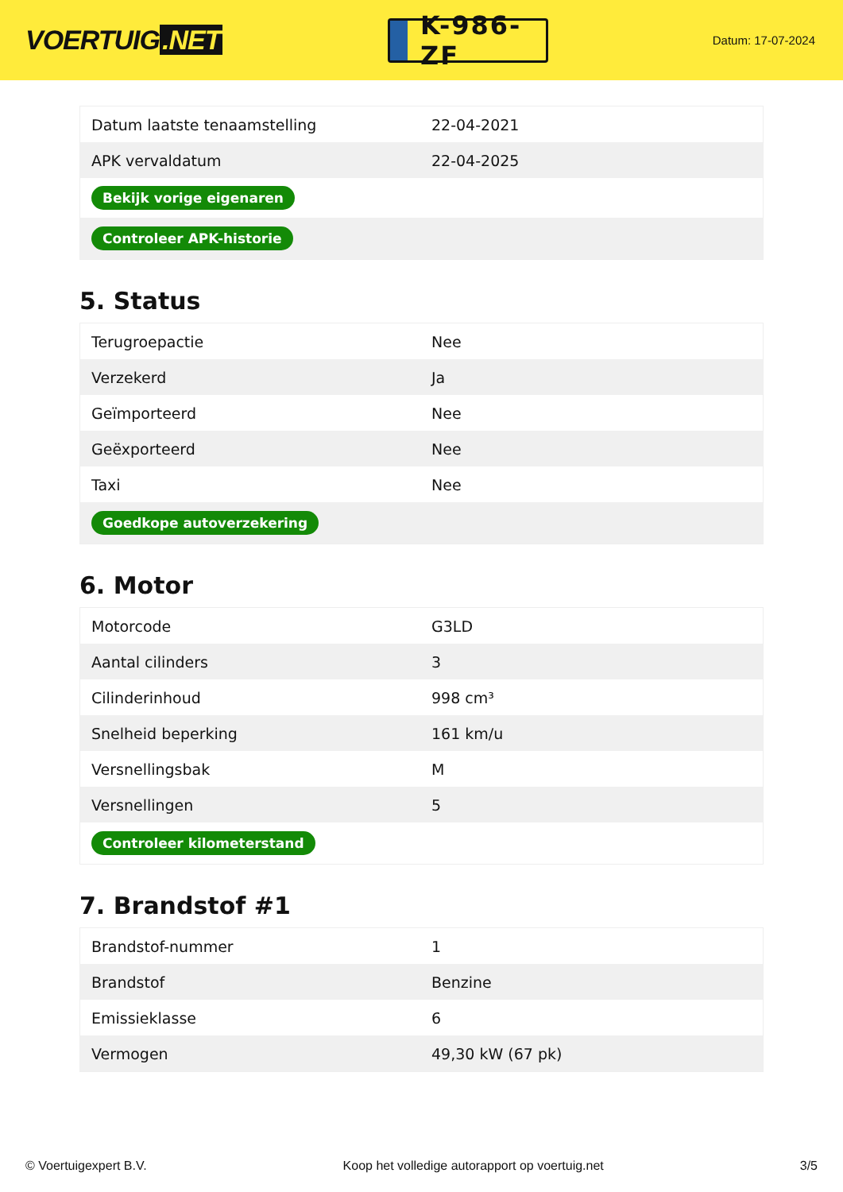VOERTUIG.NET
K-986-ZF
Datum: 17-07-2024
| Datum laatste tenaamstelling | 22-04-2021 |
| APK vervaldatum | 22-04-2025 |
| Bekijk vorige eigenaren | |
| Controleer APK-historie | |
5. Status
| Terugroepactie | Nee |
| Verzekerd | Ja |
| Geïmporteerd | Nee |
| Geëxporteerd | Nee |
| Taxi | Nee |
| Goedkope autoverzekering | |
6. Motor
| Motorcode | G3LD |
| Aantal cilinders | 3 |
| Cilinderinhoud | 998 cm³ |
| Snelheid beperking | 161 km/u |
| Versnellingsbak | M |
| Versnellingen | 5 |
| Controleer kilometerstand | |
7. Brandstof #1
| Brandstof-nummer | 1 |
| Brandstof | Benzine |
| Emissieklasse | 6 |
| Vermogen | 49,30 kW (67 pk) |
© Voertuigexpert B.V. Koop het volledige autorapport op voertuig.net 3/5